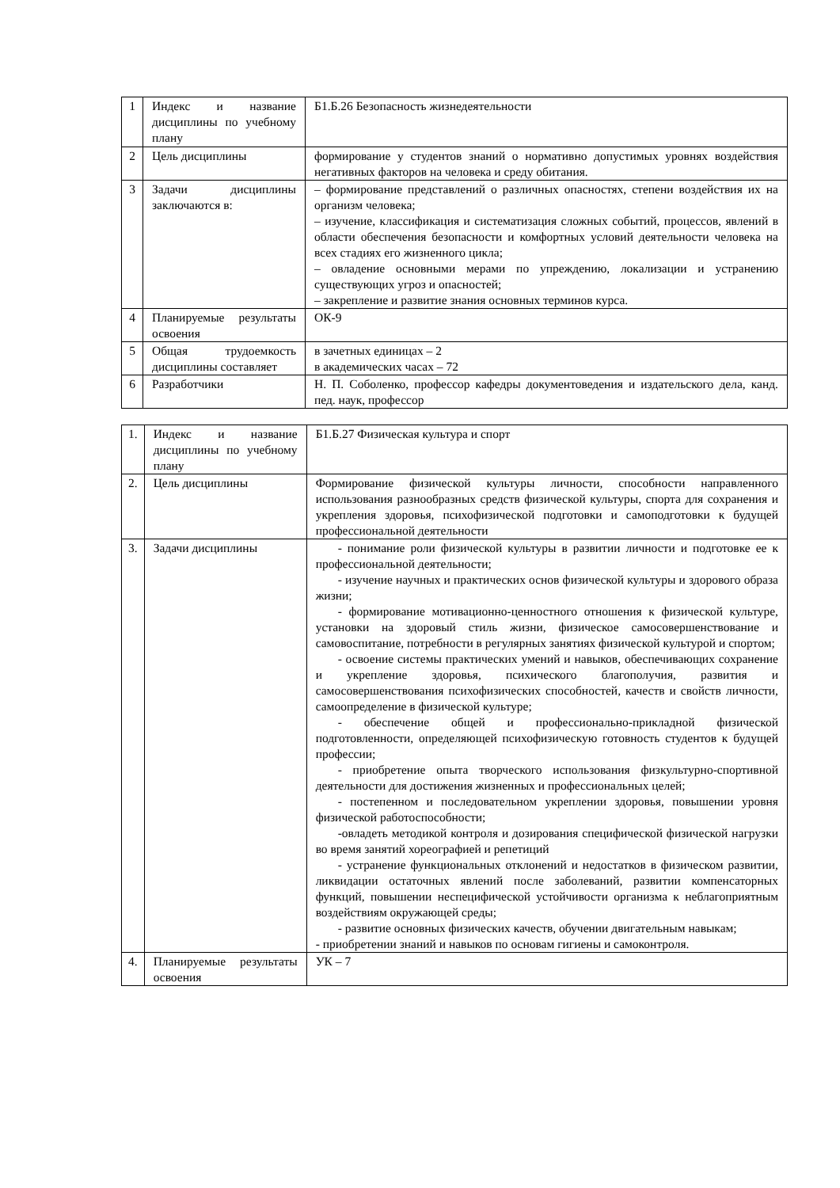| 1 | Индекс и название дисциплины по учебному плану | Б1.Б.26 Безопасность жизнедеятельности |
| 2 | Цель дисциплины | формирование у студентов знаний о нормативно допустимых уровнях воздействия негативных факторов на человека и среду обитания. |
| 3 | Задачи дисциплины заключаются в: | – формирование представлений о различных опасностях, степени воздействия их на организм человека; – изучение, классификация и систематизация сложных событий, процессов, явлений в области обеспечения безопасности и комфортных условий деятельности человека на всех стадиях его жизненного цикла; – овладение основными мерами по упреждению, локализации и устранению существующих угроз и опасностей; – закрепление и развитие знания основных терминов курса. |
| 4 | Планируемые результаты освоения | ОК-9 |
| 5 | Общая трудоемкость дисциплины составляет | в зачетных единицах – 2 в академических часах – 72 |
| 6 | Разработчики | Н. П. Соболенко, профессор кафедры документоведения и издательского дела, канд. пед. наук, профессор |
| 1. | Индекс и название дисциплины по учебному плану | Б1.Б.27 Физическая культура и спорт |
| 2. | Цель дисциплины | Формирование физической культуры личности, способности направленного использования разнообразных средств физической культуры, спорта для сохранения и укрепления здоровья, психофизической подготовки и самоподготовки к будущей профессиональной деятельности |
| 3. | Задачи дисциплины | - понимание роли физической культуры в развитии личности и подготовке ее к профессиональной деятельности; - изучение научных и практических основ физической культуры и здорового образа жизни; - формирование мотивационно-ценностного отношения к физической культуре, установки на здоровый стиль жизни, физическое самосовершенствование и самовоспитание, потребности в регулярных занятиях физической культурой и спортом; - освоение системы практических умений и навыков, обеспечивающих сохранение и укрепление здоровья, психического благополучия, развития и самосовершенствования психофизических способностей, качеств и свойств личности, самоопределение в физической культуре; - обеспечение общей и профессионально-прикладной физической подготовленности, определяющей психофизическую готовность студентов к будущей профессии; - приобретение опыта творческого использования физкультурно-спортивной деятельности для достижения жизненных и профессиональных целей; - постепенном и последовательном укреплении здоровья, повышении уровня физической работоспособности; -овладеть методикой контроля и дозирования специфической физической нагрузки во время занятий хореографией и репетиций - устранение функциональных отклонений и недостатков в физическом развитии, ликвидации остаточных явлений после заболеваний, развитии компенсаторных функций, повышении неспецифической устойчивости организма к неблагоприятным воздействиям окружающей среды; - развитие основных физических качеств, обучении двигательным навыкам; - приобретении знаний и навыков по основам гигиены и самоконтроля. |
| 4. | Планируемые результаты освоения | УК – 7 |